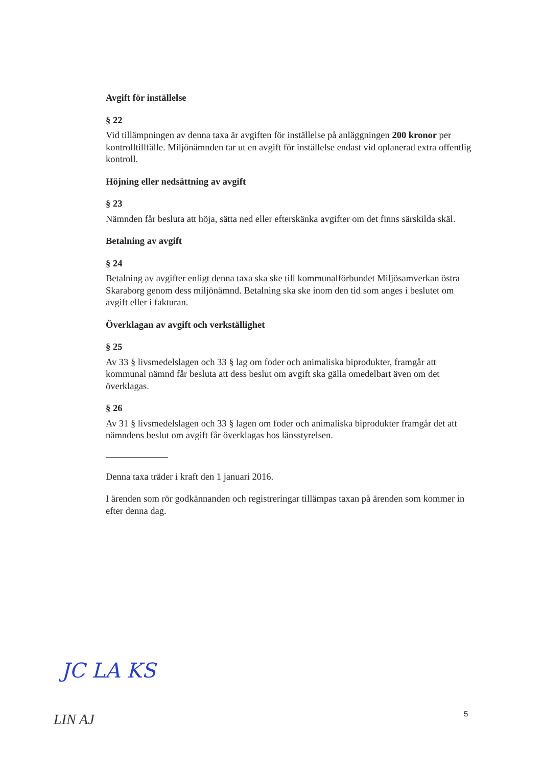Avgift för inställelse
§ 22
Vid tillämpningen av denna taxa är avgiften för inställelse på anläggningen 200 kronor per kontrolltillfälle. Miljönämnden tar ut en avgift för inställelse endast vid oplanerad extra offentlig kontroll.
Höjning eller nedsättning av avgift
§ 23
Nämnden får besluta att höja, sätta ned eller efterskänka avgifter om det finns särskilda skäl.
Betalning av avgift
§ 24
Betalning av avgifter enligt denna taxa ska ske till kommunalförbundet Miljösamverkan östra Skaraborg genom dess miljönämnd. Betalning ska ske inom den tid som anges i beslutet om avgift eller i fakturan.
Överklagan av avgift och verkställighet
§ 25
Av 33 § livsmedelslagen och 33 § lag om foder och animaliska biprodukter, framgår att kommunal nämnd får besluta att dess beslut om avgift ska gälla omedelbart även om det överklagas.
§ 26
Av 31 § livsmedelslagen och 33 § lagen om foder och animaliska biprodukter framgår det att nämndens beslut om avgift får överklagas hos länsstyrelsen.
Denna taxa träder i kraft den 1 januari 2016.
I ärenden som rör godkännanden och registreringar tillämpas taxan på ärenden som kommer in efter denna dag.
JC LA KS
LIN AJ
5